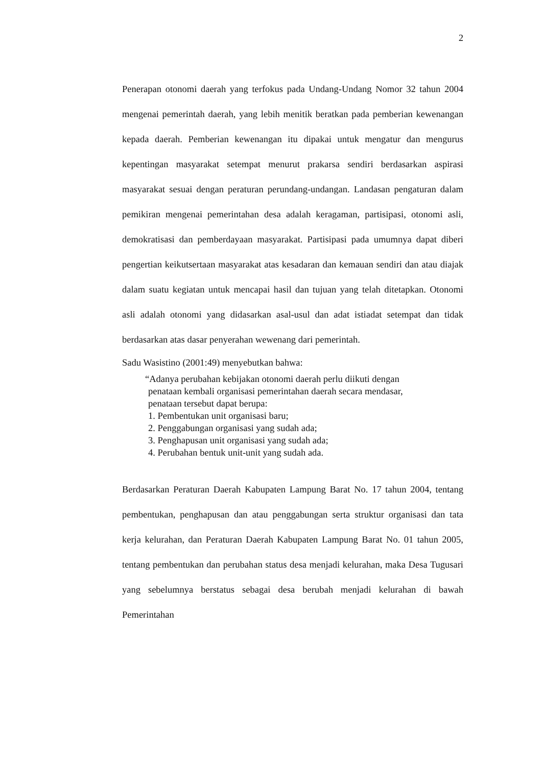2
Penerapan otonomi daerah yang terfokus pada Undang-Undang Nomor 32 tahun 2004 mengenai pemerintah daerah, yang lebih menitik beratkan pada pemberian kewenangan kepada daerah. Pemberian kewenangan itu dipakai untuk mengatur dan mengurus kepentingan masyarakat setempat menurut prakarsa sendiri berdasarkan aspirasi masyarakat sesuai dengan peraturan perundang-undangan. Landasan pengaturan dalam pemikiran mengenai pemerintahan desa adalah keragaman, partisipasi, otonomi asli, demokratisasi dan pemberdayaan masyarakat. Partisipasi pada umumnya dapat diberi pengertian keikutsertaan masyarakat atas kesadaran dan kemauan sendiri dan atau diajak dalam suatu kegiatan untuk mencapai hasil dan tujuan yang telah ditetapkan. Otonomi asli adalah otonomi yang didasarkan asal-usul dan adat istiadat setempat dan tidak berdasarkan atas dasar penyerahan wewenang dari pemerintah.
Sadu Wasistino (2001:49) menyebutkan bahwa:
“Adanya perubahan kebijakan otonomi daerah perlu diikuti dengan
penataan kembali organisasi pemerintahan daerah secara mendasar,
penataan tersebut dapat berupa:
1. Pembentukan unit organisasi baru;
2. Penggabungan organisasi yang sudah ada;
3. Penghapusan unit organisasi yang sudah ada;
4. Perubahan bentuk unit-unit yang sudah ada.
Berdasarkan Peraturan Daerah Kabupaten Lampung Barat No. 17 tahun 2004, tentang pembentukan, penghapusan dan atau penggabungan serta struktur organisasi dan tata kerja kelurahan, dan Peraturan Daerah Kabupaten Lampung Barat No. 01 tahun 2005, tentang pembentukan dan perubahan status desa menjadi kelurahan, maka Desa Tugusari yang sebelumnya berstatus sebagai desa berubah menjadi kelurahan di bawah Pemerintahan